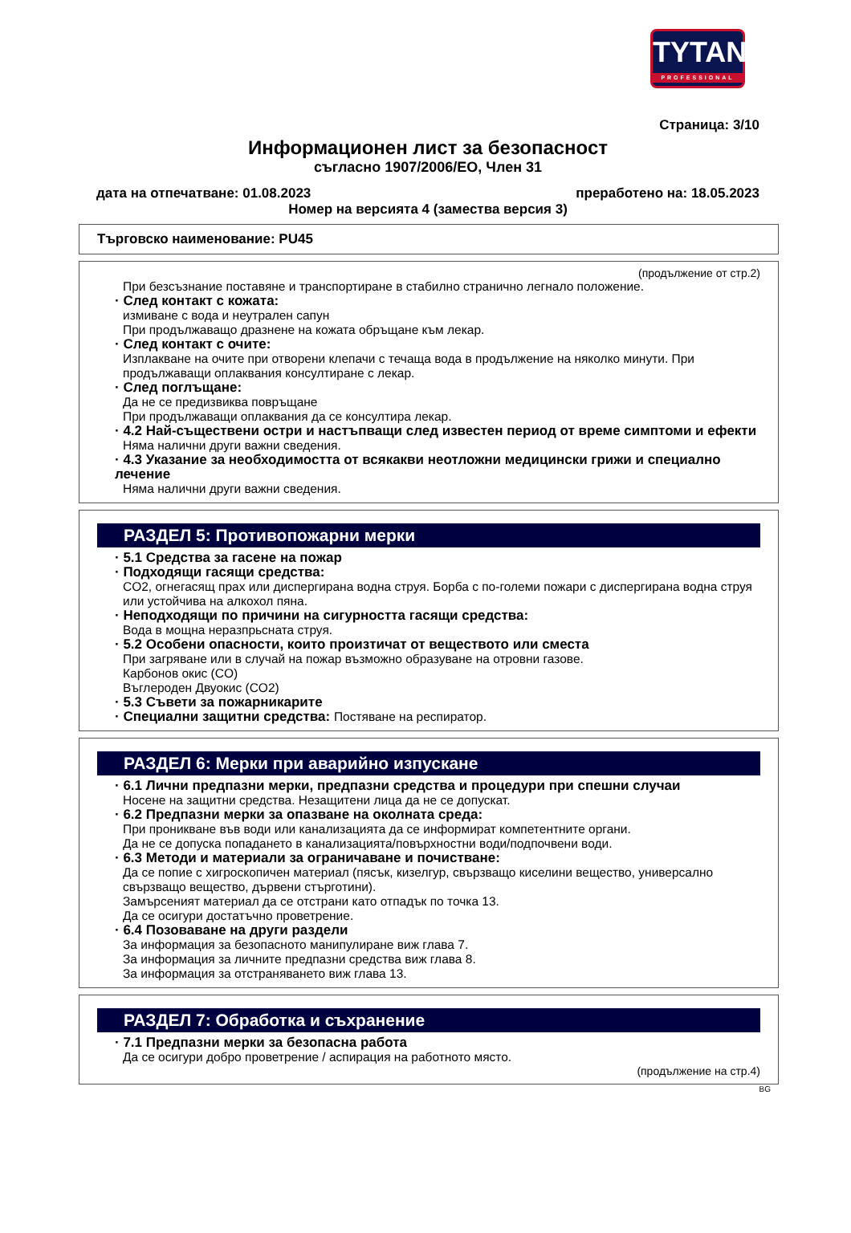TYTAN
PROFESSIONAL
Страница: 3/10
Информационен лист за безопасност
съгласно 1907/2006/ЕО, Член 31
дата на отпечатване: 01.08.2023 преработено на: 18.05.2023
Номер на версията 4 (замества версия 3)
Търговско наименование: PU45
(продължение от стр.2)
При безсъзнание поставяне и транспортиране в стабилно странично легнало положение.
· След контакт с кожата:
измиване с вода и неутрален сапун
При продължаващо дразнене на кожата обръщане към лекар.
· След контакт с очите:
Изплакване на очите при отворени клепачи с течаща вода в продължение на няколко минути. При продължаващи оплаквания консултиране с лекар.
· След поглъщане:
Да не се предизвиква повръщане
При продължаващи оплаквания да се консултира лекар.
· 4.2 Най-съществени остри и настъпващи след известен период от време симптоми и ефекти
Няма налични други важни сведения.
· 4.3 Указание за необходимостта от всякакви неотложни медицински грижи и специално лечение
Няма налични други важни сведения.
РАЗДЕЛ 5: Противопожарни мерки
· 5.1 Средства за гасене на пожар
· Подходящи гасящи средства:
CO2, огнегасящ прах или диспергирана водна струя. Борба с по-големи пожари с диспергирана водна струя или устойчива на алкохол пяна.
· Неподходящи по причини на сигурността гасящи средства:
Вода в мощна неразпрьсната струя.
· 5.2 Особени опасности, които произтичат от веществото или сместа
При загряване или в случай на пожар възможно образуване на отровни газове.
Карбонов окис (CO)
Въглероден Двуокис (CO2)
· 5.3 Съвети за пожарникарите
· Специални защитни средства: Постяване на респиратор.
РАЗДЕЛ 6: Мерки при аварийно изпускане
· 6.1 Лични предпазни мерки, предпазни средства и процедури при спешни случаи
Носене на защитни средства. Незащитени лица да не се допускат.
· 6.2 Предпазни мерки за опазване на околната среда:
При проникване във води или канализацията да се информират компетентните органи.
Да не се допуска попадането в канализацията/повърхностни води/подпочвени води.
· 6.3 Методи и материали за ограничаване и почистване:
Да се попие с хигроскопичен материал (пясък, кизелгур, свързващо киселини вещество, универсално свързващо вещество, дървени стърготини).
Замърсеният материал да се отстрани като отпадък по точка 13.
Да се осигури достатъчно проветрение.
· 6.4 Позоваване на други раздели
За информация за безопасното манипулиране виж глава 7.
За информация за личните предпазни средства виж глава 8.
За информация за отстраняването виж глава 13.
РАЗДЕЛ 7: Обработка и съхранение
· 7.1 Предпазни мерки за безопасна работа
Да се осигури добро проветрение / аспирация на работното място.
(продължение на стр.4)
BG